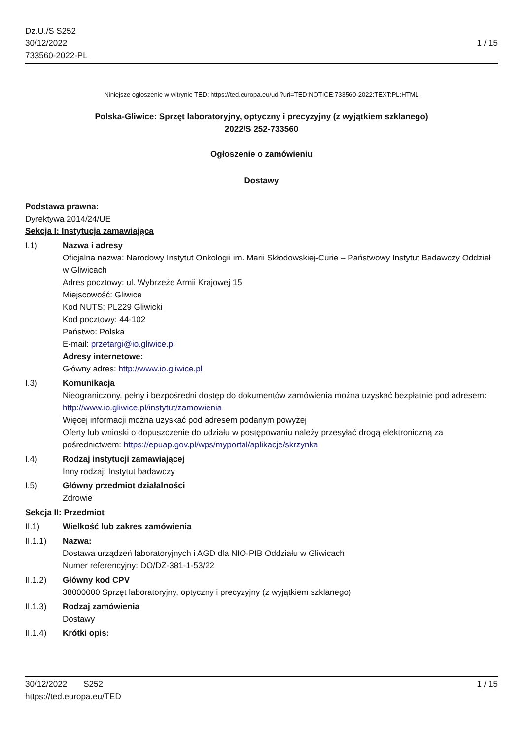Dz.U./S S252
30/12/2022
733560-2022-PL
1 / 15
Niniejsze ogłoszenie w witrynie TED: https://ted.europa.eu/udl?uri=TED:NOTICE:733560-2022:TEXT:PL:HTML
Polska-Gliwice: Sprzęt laboratoryjny, optyczny i precyzyjny (z wyjątkiem szklanego)
2022/S 252-733560
Ogłoszenie o zamówieniu
Dostawy
Podstawa prawna:
Dyrektywa 2014/24/UE
Sekcja I: Instytucja zamawiająca
I.1) Nazwa i adresy
Oficjalna nazwa: Narodowy Instytut Onkologii im. Marii Skłodowskiej-Curie – Państwowy Instytut Badawczy Oddział w Gliwicach
Adres pocztowy: ul. Wybrzeże Armii Krajowej 15
Miejscowość: Gliwice
Kod NUTS: PL229 Gliwicki
Kod pocztowy: 44-102
Państwo: Polska
E-mail: przetargi@io.gliwice.pl
Adresy internetowe:
Główny adres: http://www.io.gliwice.pl
I.3) Komunikacja
Nieograniczony, pełny i bezpośredni dostęp do dokumentów zamówienia można uzyskać bezpłatnie pod adresem: http://www.io.gliwice.pl/instytut/zamowienia
Więcej informacji można uzyskać pod adresem podanym powyżej
Oferty lub wnioski o dopuszczenie do udziału w postępowaniu należy przesyłać drogą elektroniczną za pośrednictwem: https://epuap.gov.pl/wps/myportal/aplikacje/skrzynka
I.4) Rodzaj instytucji zamawiającej
Inny rodzaj: Instytut badawczy
I.5) Główny przedmiot działalności
Zdrowie
Sekcja II: Przedmiot
II.1) Wielkość lub zakres zamówienia
II.1.1) Nazwa:
Dostawa urządzeń laboratoryjnych i AGD dla NIO-PIB Oddziału w Gliwicach
Numer referencyjny: DO/DZ-381-1-53/22
II.1.2) Główny kod CPV
38000000 Sprzęt laboratoryjny, optyczny i precyzyjny (z wyjątkiem szklanego)
II.1.3) Rodzaj zamówienia
Dostawy
II.1.4) Krótki opis:
30/12/2022 S252
https://ted.europa.eu/TED
1 / 15